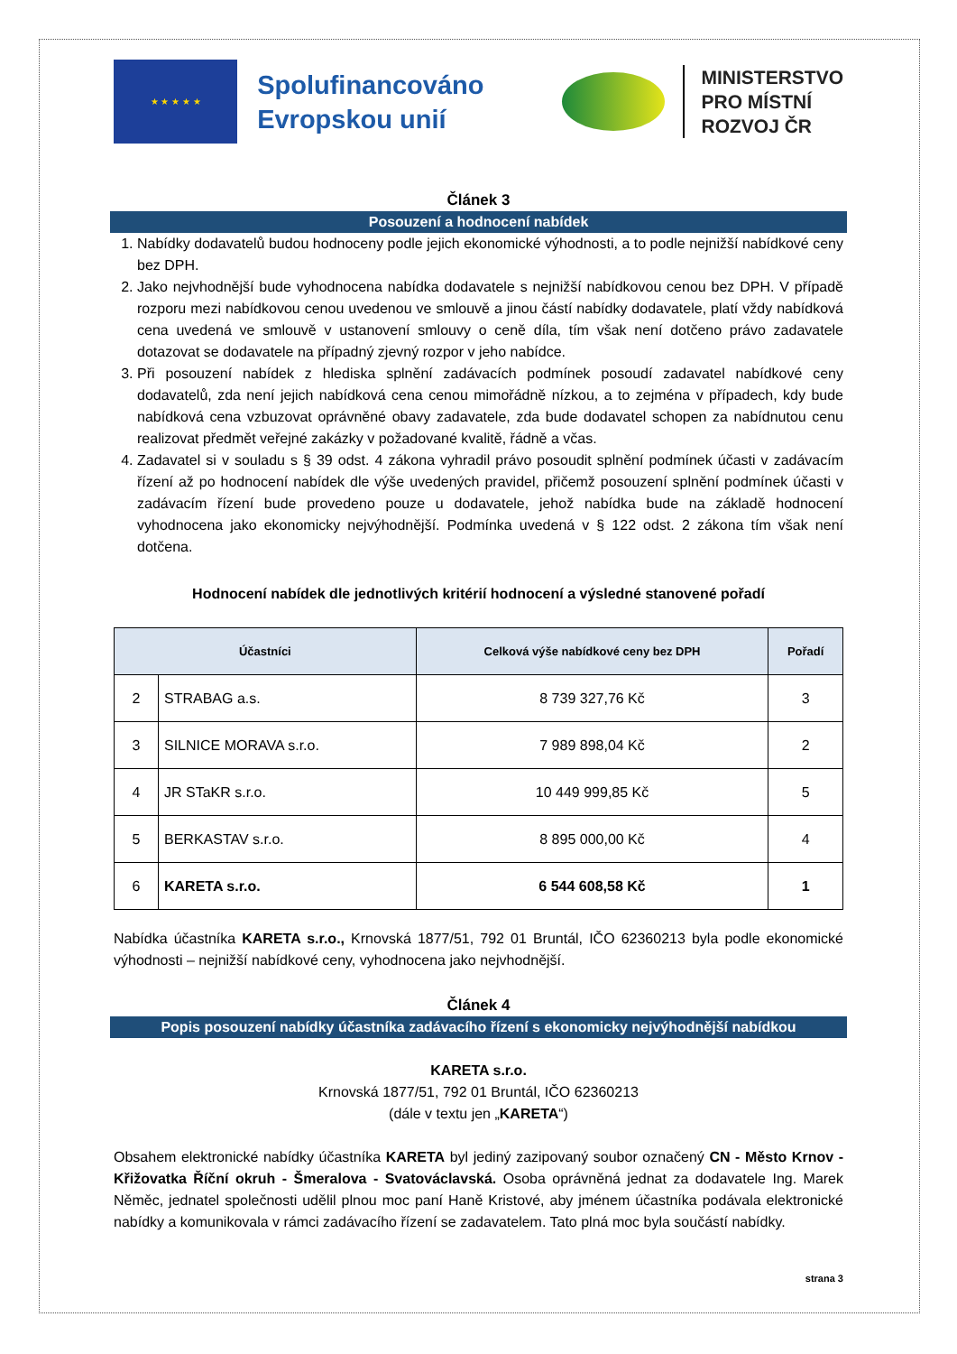★ ★ ★ ★ ★
Spolufinancováno Evropskou unií
MINISTERSTVO
PRO MÍSTNÍ
ROZVOJ ČR
Článek 3
Posouzení a hodnocení nabídek
1. Nabídky dodavatelů budou hodnoceny podle jejich ekonomické výhodnosti, a to podle nejnižší nabídkové ceny bez DPH.
2. Jako nejvhodnější bude vyhodnocena nabídka dodavatele s nejnižší nabídkovou cenou bez DPH. V případě rozporu mezi nabídkovou cenou uvedenou ve smlouvě a jinou částí nabídky dodavatele, platí vždy nabídková cena uvedená ve smlouvě v ustanovení smlouvy o ceně díla, tím však není dotčeno právo zadavatele dotazovat se dodavatele na případný zjevný rozpor v jeho nabídce.
3. Při posouzení nabídek z hlediska splnění zadávacích podmínek posoudí zadavatel nabídkové ceny dodavatelů, zda není jejich nabídková cena cenou mimořádně nízkou, a to zejména v případech, kdy bude nabídková cena vzbuzovat oprávněné obavy zadavatele, zda bude dodavatel schopen za nabídnutou cenu realizovat předmět veřejné zakázky v požadované kvalitě, řádně a včas.
4. Zadavatel si v souladu s § 39 odst. 4 zákona vyhradil právo posoudit splnění podmínek účasti v zadávacím řízení až po hodnocení nabídek dle výše uvedených pravidel, přičemž posouzení splnění podmínek účasti v zadávacím řízení bude provedeno pouze u dodavatele, jehož nabídka bude na základě hodnocení vyhodnocena jako ekonomicky nejvýhodnější. Podmínka uvedená v § 122 odst. 2 zákona tím však není dotčena.
Hodnocení nabídek dle jednotlivých kritérií hodnocení a výsledné stanovené pořadí
| Účastníci | | Celková výše nabídkové ceny bez DPH | Pořadí |
| --- | --- | --- | --- |
| 2 | STRABAG a.s. | 8 739 327,76 Kč | 3 |
| 3 | SILNICE MORAVA s.r.o. | 7 989 898,04 Kč | 2 |
| 4 | JR STaKR s.r.o. | 10 449 999,85 Kč | 5 |
| 5 | BERKASTAV s.r.o. | 8 895 000,00 Kč | 4 |
| 6 | KARETA s.r.o. | 6 544 608,58 Kč | 1 |
Nabídka účastníka KARETA s.r.o., Krnovská 1877/51, 792 01 Bruntál, IČO 62360213 byla podle ekonomické výhodnosti – nejnižší nabídkové ceny, vyhodnocena jako nejvhodnější.
Článek 4
Popis posouzení nabídky účastníka zadávacího řízení s ekonomicky nejvýhodnější nabídkou
KARETA s.r.o.
Krnovská 1877/51, 792 01 Bruntál, IČO 62360213
(dále v textu jen „KARETA“)
Obsahem elektronické nabídky účastníka KARETA byl jediný zazipovaný soubor označený CN - Město Krnov - Křižovatka Říční okruh - Šmeralova - Svatováclavská. Osoba oprávněná jednat za dodavatele Ing. Marek Něměc, jednatel společnosti udělil plnou moc paní Haně Kristové, aby jménem účastníka podávala elektronické nabídky a komunikovala v rámci zadávacího řízení se zadavatelem. Tato plná moc byla součástí nabídky.
strana 3